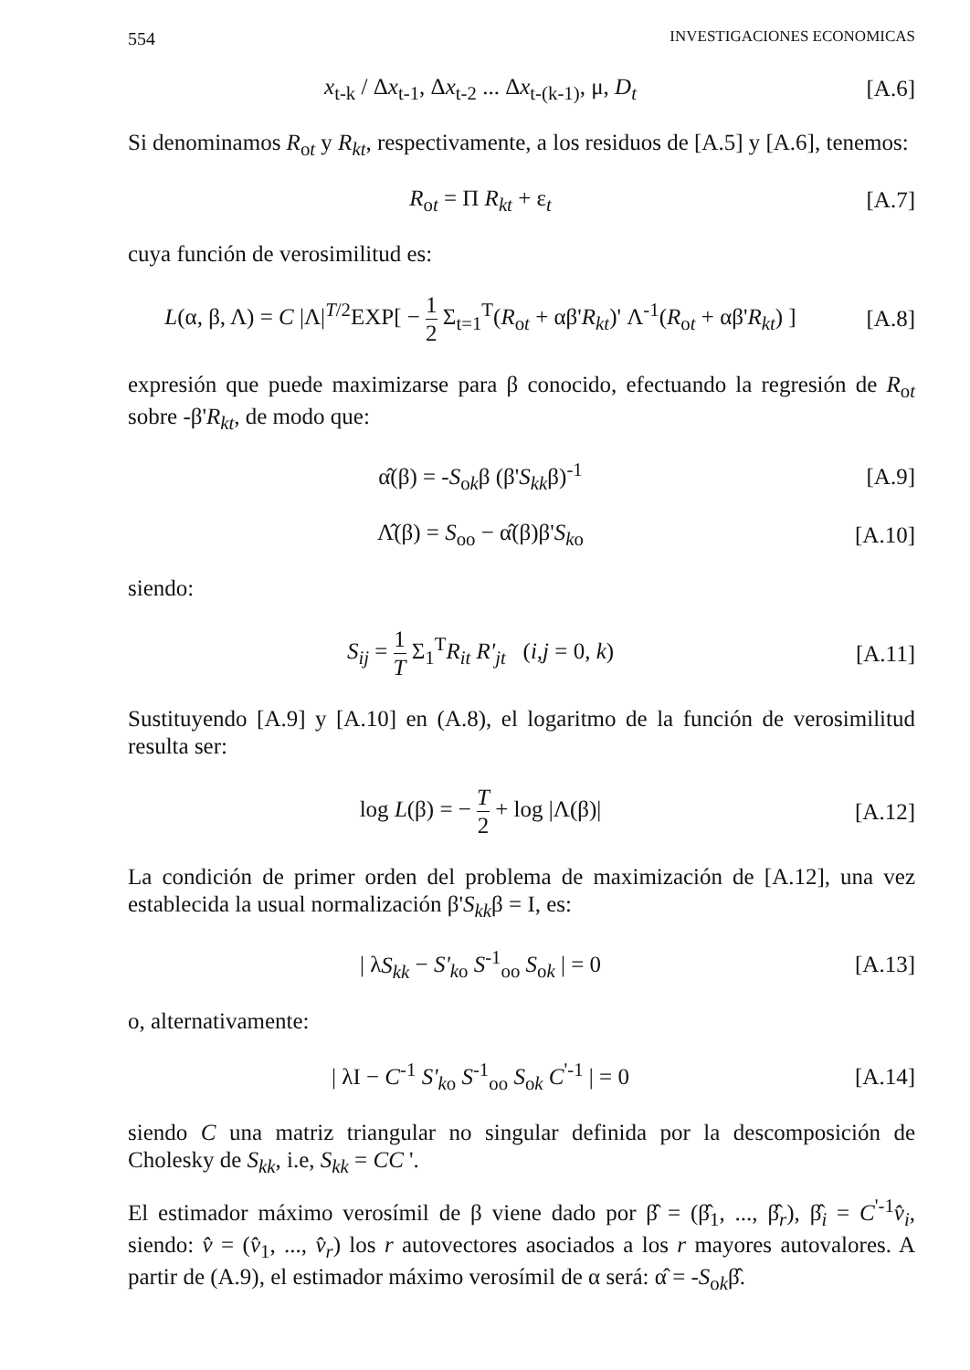554 INVESTIGACIONES ECONOMICAS
x<sub>t-k</sub> / Δx<sub>t-1</sub>, Δx<sub>t-2</sub> ... Δx<sub>t-(k-1)</sub>, μ, D<sub>t</sub>
[A.6]
Si denominamos R<sub>ot</sub> y R<sub>kt</sub>, respectivamente, a los residuos de [A.5] y [A.6], tenemos:
R<sub>ot</sub> = Π R<sub>kt</sub> + ε<sub>t</sub> [A.7]
cuya función de verosimilitud es:
L(α, β, Λ) = C |Λ|<sup>T/2</sup>EXP[ − 1 2 Σ<sub>t=1</sub><sup>T</sup>(R<sub>ot</sub> + αβ'R<sub>kt</sub>)' Λ<sup>-1</sup>(R<sub>ot</sub> + αβ'R<sub>kt</sub>) ]
[A.8]
expresión que puede maximizarse para β conocido, efectuando la regresión de R<sub>ot</sub> sobre -β'R<sub>kt</sub>, de modo que:
α̂(β) = -S<sub>ok</sub>β (β'S<sub>kk</sub>β)<sup>-1</sup> [A.9]
Λ̂(β) = S<sub>oo</sub> − α̂(β)β'S<sub>ko</sub> [A.10]
siendo:
S<sub>ij</sub> = 1 T Σ<sub>1</sub><sup>T</sup>R<sub>it</sub> R'<sub>jt</sub> (i,j = 0, k)
[A.11]
Sustituyendo [A.9] y [A.10] en (A.8), el logaritmo de la función de verosimilitud resulta ser:
log L(β) = − T 2 + log |Λ(β)| [A.12]
La condición de primer orden del problema de maximización de [A.12], una vez establecida la usual normalización β'S<sub>kk</sub>β = I, es:
| λS<sub>kk</sub> − S'<sub>ko</sub> S<sup>-1</sup><sub>oo</sub> S<sub>ok</sub> | = 0 [A.13]
o, alternativamente:
| λI − C<sup>-1</sup> S'<sub>ko</sub> S<sup>-1</sup><sub>oo</sub> S<sub>ok</sub> C<sup>'-1</sup> | = 0
[A.14]
siendo C una matriz triangular no singular definida por la descomposición de Cholesky de S<sub>kk</sub>, i.e, S<sub>kk</sub> = CC '.
El estimador máximo verosímil de β viene dado por β̂ = (β̂<sub>1</sub>, ..., β̂<sub>r</sub>), β̂<sub>i</sub> = C<sup>'-1</sup>v̂<sub>i</sub>, siendo: v̂ = (v̂<sub>1</sub>, ..., v̂<sub>r</sub>) los r autovectores asociados a los r mayores autovalores. A partir de (A.9), el estimador máximo verosímil de α será: α̂ = -S<sub>ok</sub>β̂.